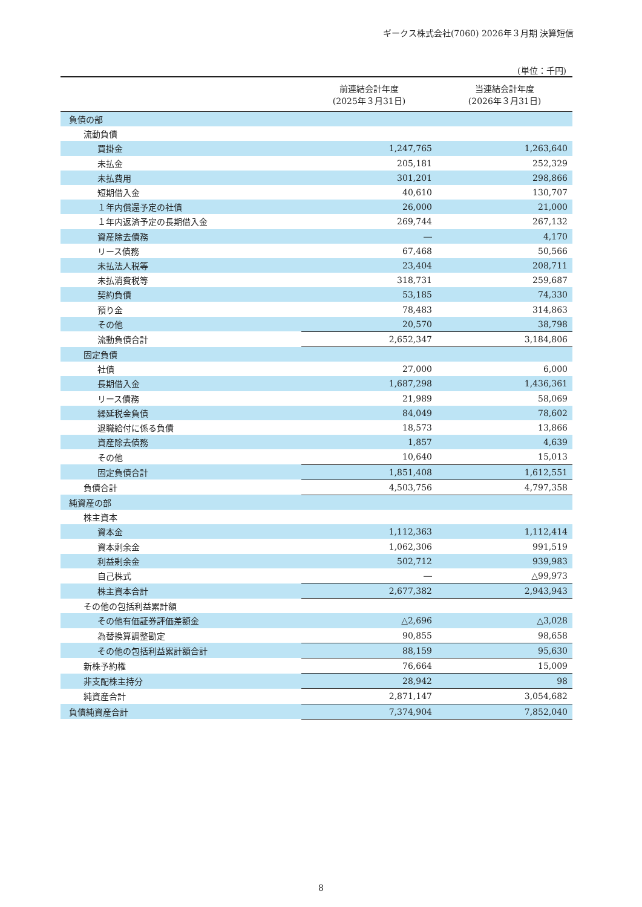ギークス株式会社(7060) 2026年３月期 決算短信
(単位：千円)
| | 前連結会計年度 (2025年３月31日) | 当連結会計年度 (2026年３月31日) |
| --- | --- | --- |
| 負債の部 | | |
| 流動負債 | | |
| 買掛金 | 1,247,765 | 1,263,640 |
| 未払金 | 205,181 | 252,329 |
| 未払費用 | 301,201 | 298,866 |
| 短期借入金 | 40,610 | 130,707 |
| １年内償還予定の社債 | 26,000 | 21,000 |
| １年内返済予定の長期借入金 | 269,744 | 267,132 |
| 資産除去債務 | ― | 4,170 |
| リース債務 | 67,468 | 50,566 |
| 未払法人税等 | 23,404 | 208,711 |
| 未払消費税等 | 318,731 | 259,687 |
| 契約負債 | 53,185 | 74,330 |
| 預り金 | 78,483 | 314,863 |
| その他 | 20,570 | 38,798 |
| 流動負債合計 | 2,652,347 | 3,184,806 |
| 固定負債 | | |
| 社債 | 27,000 | 6,000 |
| 長期借入金 | 1,687,298 | 1,436,361 |
| リース債務 | 21,989 | 58,069 |
| 繰延税金負債 | 84,049 | 78,602 |
| 退職給付に係る負債 | 18,573 | 13,866 |
| 資産除去債務 | 1,857 | 4,639 |
| その他 | 10,640 | 15,013 |
| 固定負債合計 | 1,851,408 | 1,612,551 |
| 負債合計 | 4,503,756 | 4,797,358 |
| 純資産の部 | | |
| 株主資本 | | |
| 資本金 | 1,112,363 | 1,112,414 |
| 資本剰余金 | 1,062,306 | 991,519 |
| 利益剰余金 | 502,712 | 939,983 |
| 自己株式 | ― | △99,973 |
| 株主資本合計 | 2,677,382 | 2,943,943 |
| その他の包括利益累計額 | | |
| その他有価証券評価差額金 | △2,696 | △3,028 |
| 為替換算調整勘定 | 90,855 | 98,658 |
| その他の包括利益累計額合計 | 88,159 | 95,630 |
| 新株予約権 | 76,664 | 15,009 |
| 非支配株主持分 | 28,942 | 98 |
| 純資産合計 | 2,871,147 | 3,054,682 |
| 負債純資産合計 | 7,374,904 | 7,852,040 |
8